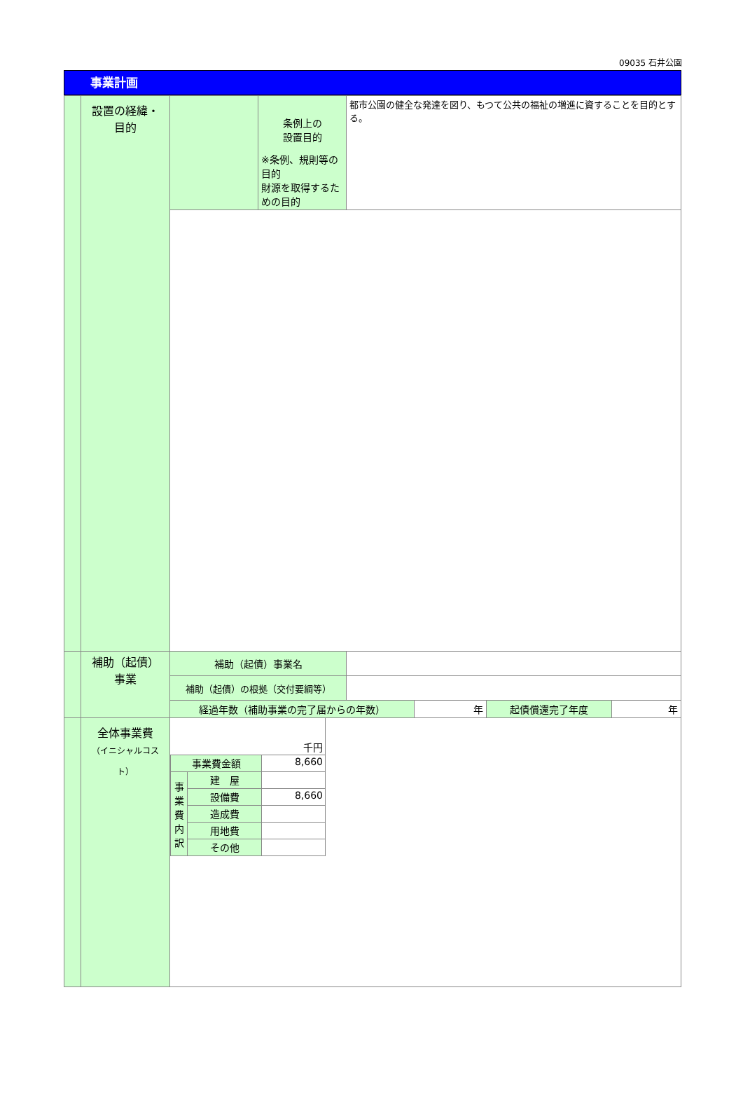09035 石井公園
事業計画
| | 設置の経緯・ 目的 | | 条例上の 設置目的 ※条例、規則等の目的 財源を取得するための目的 | 都市公園の健全な発達を図り、もつて公共の福祉の増進に資することを目的とする。 |
| | 補助（起債） 事業 | 補助（起債）事業名 | | |
| | | 補助（起債）の根拠（交付要綱等） | | |
| | | / 経過年数（補助事業の完了届からの年数） / 年 / 起債償還完了年度 / 年 / | | |
| | 全体事業費 （イニシャルコスト） | / 千円 / / / / 事業費金額 / / 8,660 / / 事 業 費 内 訳 / 建 屋 / / / / 設備費 / 8,660 / / / 造成費 / / / / 用地費 / / / / その他 / / | | |